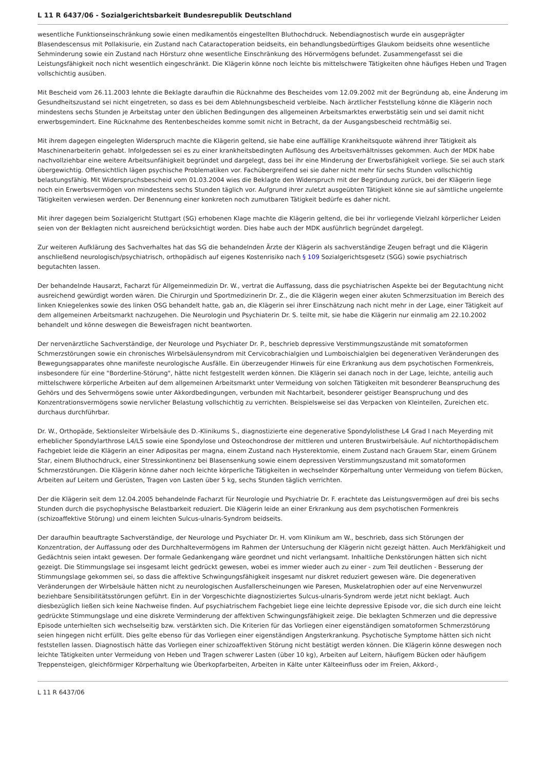L 11 R 6437/06 - Sozialgerichtsbarkeit Bundesrepublik Deutschland
wesentliche Funktionseinschränkung sowie einen medikamentös eingestellten Bluthochdruck. Nebendiagnostisch wurde ein ausgeprägter Blasendescensus mit Pollakisurie, ein Zustand nach Cataractoperation beidseits, ein behandlungsbedürftiges Glaukom beidseits ohne wesentliche Sehminderung sowie ein Zustand nach Hörsturz ohne wesentliche Einschränkung des Hörvermögens befundet. Zusammengefasst sei die Leistungsfähigkeit noch nicht wesentlich eingeschränkt. Die Klägerin könne noch leichte bis mittelschwere Tätigkeiten ohne häufiges Heben und Tragen vollschichtig ausüben.
Mit Bescheid vom 26.11.2003 lehnte die Beklagte daraufhin die Rücknahme des Bescheides vom 12.09.2002 mit der Begründung ab, eine Änderung im Gesundheitszustand sei nicht eingetreten, so dass es bei dem Ablehnungsbescheid verbleibe. Nach ärztlicher Feststellung könne die Klägerin noch mindestens sechs Stunden je Arbeitstag unter den üblichen Bedingungen des allgemeinen Arbeitsmarktes erwerbstätig sein und sei damit nicht erwerbsgemindert. Eine Rücknahme des Rentenbescheides komme somit nicht in Betracht, da der Ausgangsbescheid rechtmäßig sei.
Mit ihrem dagegen eingelegten Widerspruch machte die Klägerin geltend, sie habe eine auffällige Krankheitsquote während ihrer Tätigkeit als Maschinenarbeiterin gehabt. Infolgedessen sei es zu einer krankheitsbedingten Auflösung des Arbeitsverhältnisses gekommen. Auch der MDK habe nachvollziehbar eine weitere Arbeitsunfähigkeit begründet und dargelegt, dass bei ihr eine Minderung der Erwerbsfähigkeit vorliege. Sie sei auch stark übergewichtig. Offensichtlich lägen psychische Problematiken vor. Fachübergreifend sei sie daher nicht mehr für sechs Stunden vollschichtig belastungsfähig. Mit Widerspruchsbescheid vom 01.03.2004 wies die Beklagte den Widerspruch mit der Begründung zurück, bei der Klägerin liege noch ein Erwerbsvermögen von mindestens sechs Stunden täglich vor. Aufgrund ihrer zuletzt ausgeübten Tätigkeit könne sie auf sämtliche ungelernte Tätigkeiten verwiesen werden. Der Benennung einer konkreten noch zumutbaren Tätigkeit bedürfe es daher nicht.
Mit ihrer dagegen beim Sozialgericht Stuttgart (SG) erhobenen Klage machte die Klägerin geltend, die bei ihr vorliegende Vielzahl körperlicher Leiden seien von der Beklagten nicht ausreichend berücksichtigt worden. Dies habe auch der MDK ausführlich begründet dargelegt.
Zur weiteren Aufklärung des Sachverhaltes hat das SG die behandelnden Ärzte der Klägerin als sachverständige Zeugen befragt und die Klägerin anschließend neurologisch/psychiatrisch, orthopädisch auf eigenes Kostenrisiko nach § 109 Sozialgerichtsgesetz (SGG) sowie psychiatrisch begutachten lassen.
Der behandelnde Hausarzt, Facharzt für Allgemeinmedizin Dr. W., vertrat die Auffassung, dass die psychiatrischen Aspekte bei der Begutachtung nicht ausreichend gewürdigt worden wären. Die Chirurgin und Sportmedizinerin Dr. Z., die die Klägerin wegen einer akuten Schmerzsituation im Bereich des linken Kniegelenkes sowie des linken OSG behandelt hatte, gab an, die Klägerin sei ihrer Einschätzung nach nicht mehr in der Lage, einer Tätigkeit auf dem allgemeinen Arbeitsmarkt nachzugehen. Die Neurologin und Psychiaterin Dr. S. teilte mit, sie habe die Klägerin nur einmalig am 22.10.2002 behandelt und könne deswegen die Beweisfragen nicht beantworten.
Der nervenärztliche Sachverständige, der Neurologe und Psychiater Dr. P., beschrieb depressive Verstimmungszustände mit somatoformen Schmerzstörungen sowie ein chronisches Wirbelsäulensyndrom mit Cervicobrachialgien und Lumboischialgien bei degenerativen Veränderungen des Bewegungsapparates ohne manifeste neurologische Ausfälle. Ein überzeugender Hinweis für eine Erkrankung aus dem psychotischen Formenkreis, insbesondere für eine "Borderline-Störung", hätte nicht festgestellt werden können. Die Klägerin sei danach noch in der Lage, leichte, anteilig auch mittelschwere körperliche Arbeiten auf dem allgemeinen Arbeitsmarkt unter Vermeidung von solchen Tätigkeiten mit besonderer Beanspruchung des Gehörs und des Sehvermögens sowie unter Akkordbedingungen, verbunden mit Nachtarbeit, besonderer geistiger Beanspruchung und des Konzentrationsvermögens sowie nervlicher Belastung vollschichtig zu verrichten. Beispielsweise sei das Verpacken von Kleinteilen, Zureichen etc. durchaus durchführbar.
Dr. W., Orthopäde, Sektionsleiter Wirbelsäule des D.-Klinikums S., diagnostizierte eine degenerative Spondylolisthese L4 Grad I nach Meyerding mit erheblicher Spondylarthrose L4/L5 sowie eine Spondylose und Osteochondrose der mittleren und unteren Brustwirbelsäule. Auf nichtorthopädischem Fachgebiet leide die Klägerin an einer Adipositas per magna, einem Zustand nach Hysterektomie, einem Zustand nach Grauem Star, einem Grünem Star, einem Bluthochdruck, einer Stressinkontinenz bei Blasensenkung sowie einem depressiven Verstimmungszustand mit somatoformen Schmerzstörungen. Die Klägerin könne daher noch leichte körperliche Tätigkeiten in wechselnder Körperhaltung unter Vermeidung von tiefem Bücken, Arbeiten auf Leitern und Gerüsten, Tragen von Lasten über 5 kg, sechs Stunden täglich verrichten.
Der die Klägerin seit dem 12.04.2005 behandelnde Facharzt für Neurologie und Psychiatrie Dr. F. erachtete das Leistungsvermögen auf drei bis sechs Stunden durch die psychophysische Belastbarkeit reduziert. Die Klägerin leide an einer Erkrankung aus dem psychotischen Formenkreis (schizoaffektive Störung) und einem leichten Sulcus-ulnaris-Syndrom beidseits.
Der daraufhin beauftragte Sachverständige, der Neurologe und Psychiater Dr. H. vom Klinikum am W., beschrieb, dass sich Störungen der Konzentration, der Auffassung oder des Durchhaltevermögens im Rahmen der Untersuchung der Klägerin nicht gezeigt hätten. Auch Merkfähigkeit und Gedächtnis seien intakt gewesen. Der formale Gedankengang wäre geordnet und nicht verlangsamt. Inhaltliche Denkstörungen hätten sich nicht gezeigt. Die Stimmungslage sei insgesamt leicht gedrückt gewesen, wobei es immer wieder auch zu einer - zum Teil deutlichen - Besserung der Stimmungslage gekommen sei, so dass die affektive Schwingungsfähigkeit insgesamt nur diskret reduziert gewesen wäre. Die degenerativen Veränderungen der Wirbelsäule hätten nicht zu neurologischen Ausfallerscheinungen wie Paresen, Muskelatrophien oder auf eine Nervenwurzel beziehbare Sensibilitätsstörungen geführt. Ein in der Vorgeschichte diagnostiziertes Sulcus-ulnaris-Syndrom werde jetzt nicht beklagt. Auch diesbezüglich ließen sich keine Nachweise finden. Auf psychiatrischem Fachgebiet liege eine leichte depressive Episode vor, die sich durch eine leicht gedrückte Stimmungslage und eine diskrete Verminderung der affektiven Schwingungsfähigkeit zeige. Die beklagten Schmerzen und die depressive Episode unterhielten sich wechselseitig bzw. verstärkten sich. Die Kriterien für das Vorliegen einer eigenständigen somatoformen Schmerzstörung seien hingegen nicht erfüllt. Dies gelte ebenso für das Vorliegen einer eigenständigen Angsterkrankung. Psychotische Symptome hätten sich nicht feststellen lassen. Diagnostisch hätte das Vorliegen einer schizoaffektiven Störung nicht bestätigt werden können. Die Klägerin könne deswegen noch leichte Tätigkeiten unter Vermeidung von Heben und Tragen schwerer Lasten (über 10 kg), Arbeiten auf Leitern, häufigem Bücken oder häufigem Treppensteigen, gleichförmiger Körperhaltung wie Überkopfarbeiten, Arbeiten in Kälte unter Kälteeinfluss oder im Freien, Akkord-,
L 11 R 6437/06